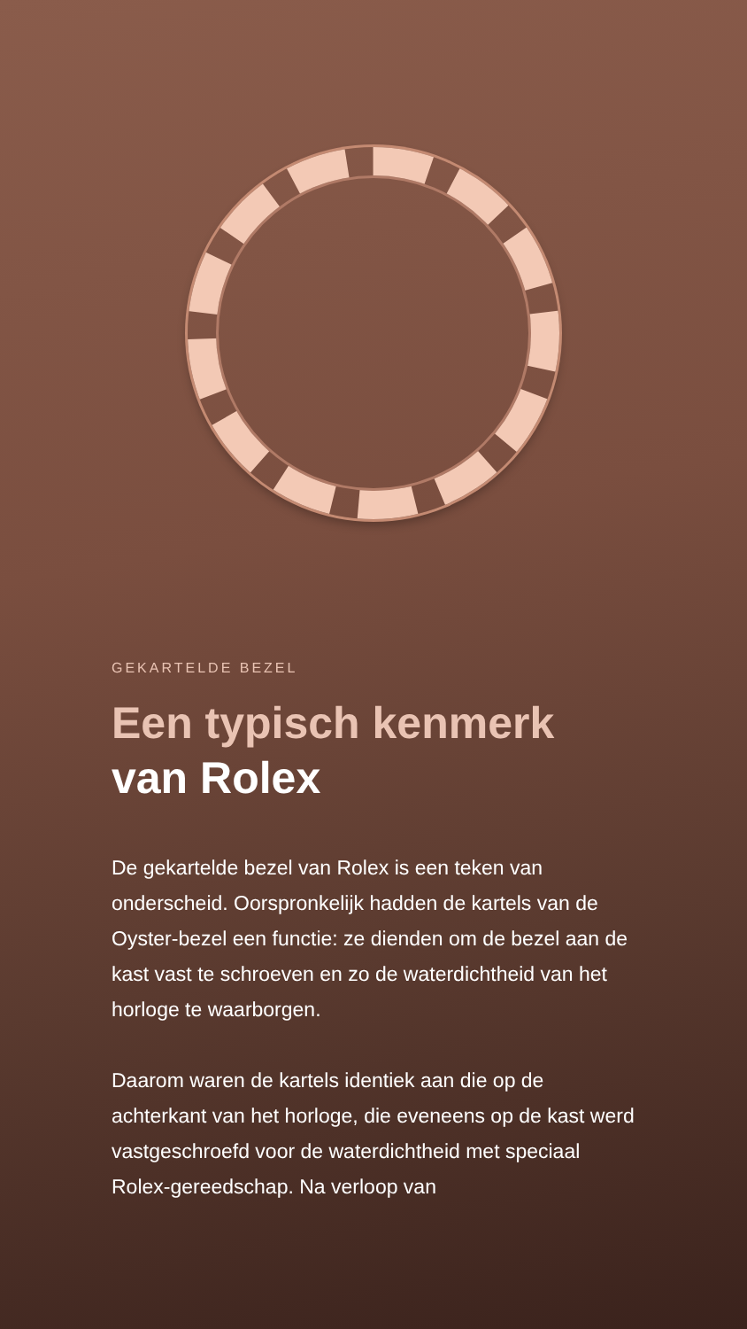GEKARTELDE BEZEL
Een typisch kenmerk van Rolex
De gekartelde bezel van Rolex is een teken van onderscheid. Oorspronkelijk hadden de kartels van de Oyster-bezel een functie: ze dienden om de bezel aan de kast vast te schroeven en zo de waterdichtheid van het horloge te waarborgen.
Daarom waren de kartels identiek aan die op de achterkant van het horloge, die eveneens op de kast werd vastgeschroefd voor de waterdichtheid met speciaal Rolex-gereedschap. Na verloop van